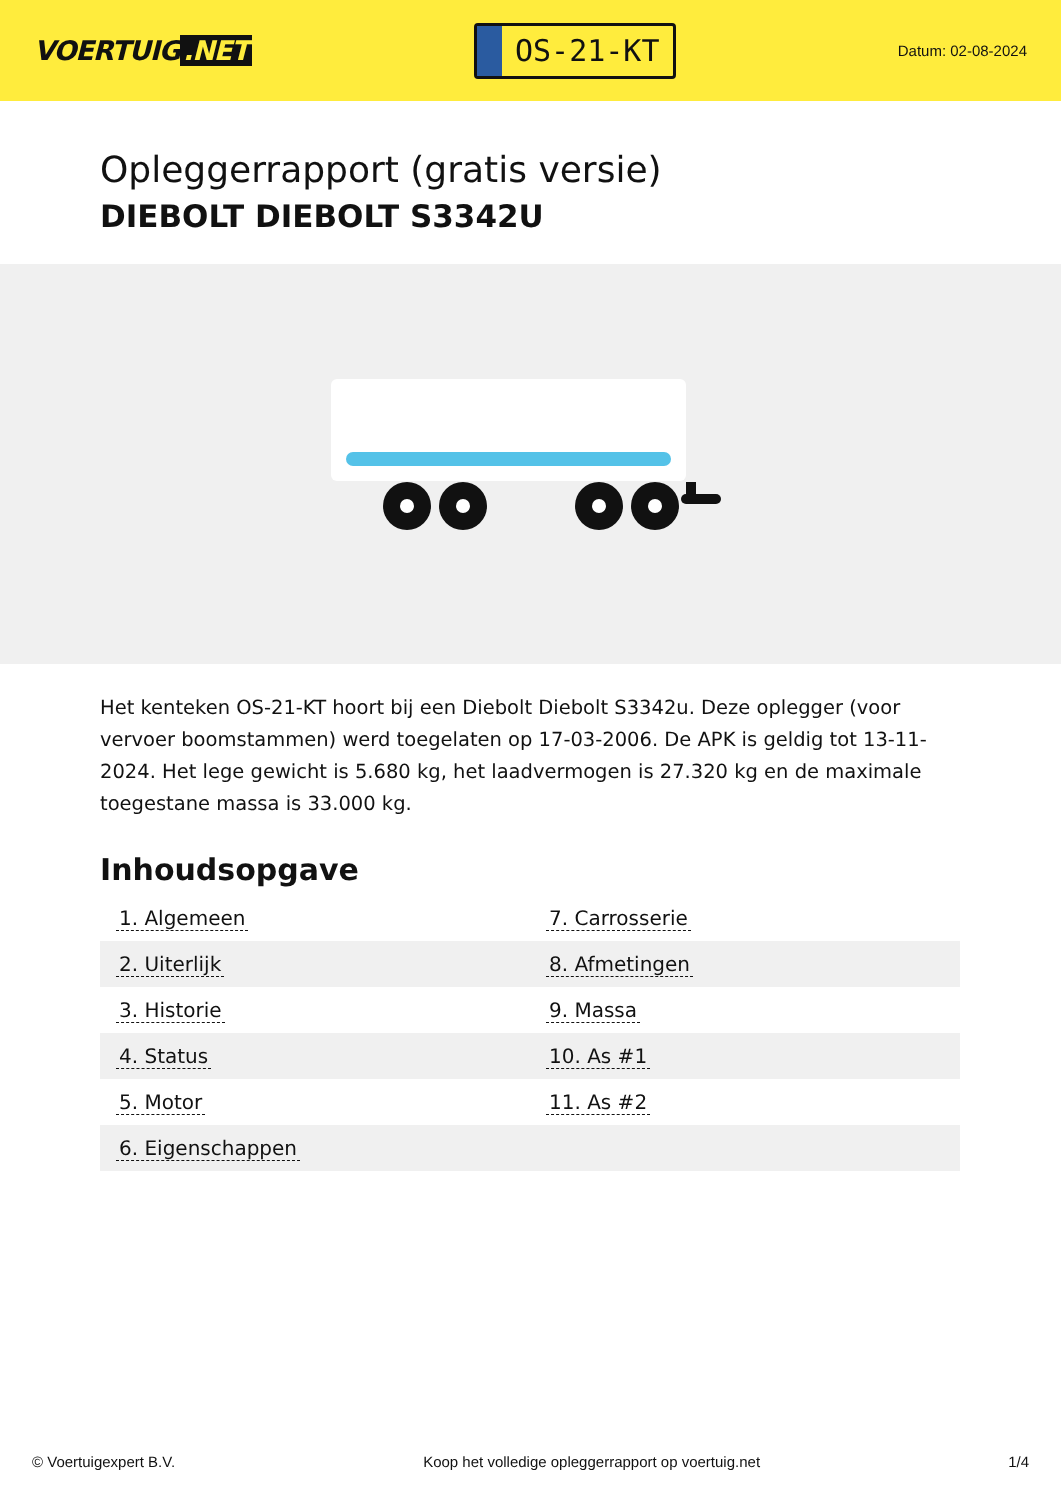VOERTUIG.NET
OS-21-KT
Datum: 02-08-2024
Opleggerrapport (gratis versie)
DIEBOLT DIEBOLT S3342U
Het kenteken OS-21-KT hoort bij een Diebolt Diebolt S3342u. Deze oplegger (voor vervoer boomstammen) werd toegelaten op 17-03-2006. De APK is geldig tot 13-11-2024. Het lege gewicht is 5.680 kg, het laadvermogen is 27.320 kg en de maximale toegestane massa is 33.000 kg.
Inhoudsopgave
| 1. Algemeen | 7. Carrosserie |
| 2. Uiterlijk | 8. Afmetingen |
| 3. Historie | 9. Massa |
| 4. Status | 10. As #1 |
| 5. Motor | 11. As #2 |
| 6. Eigenschappen | |
© Voertuigexpert B.V. Koop het volledige opleggerrapport op voertuig.net 1/4